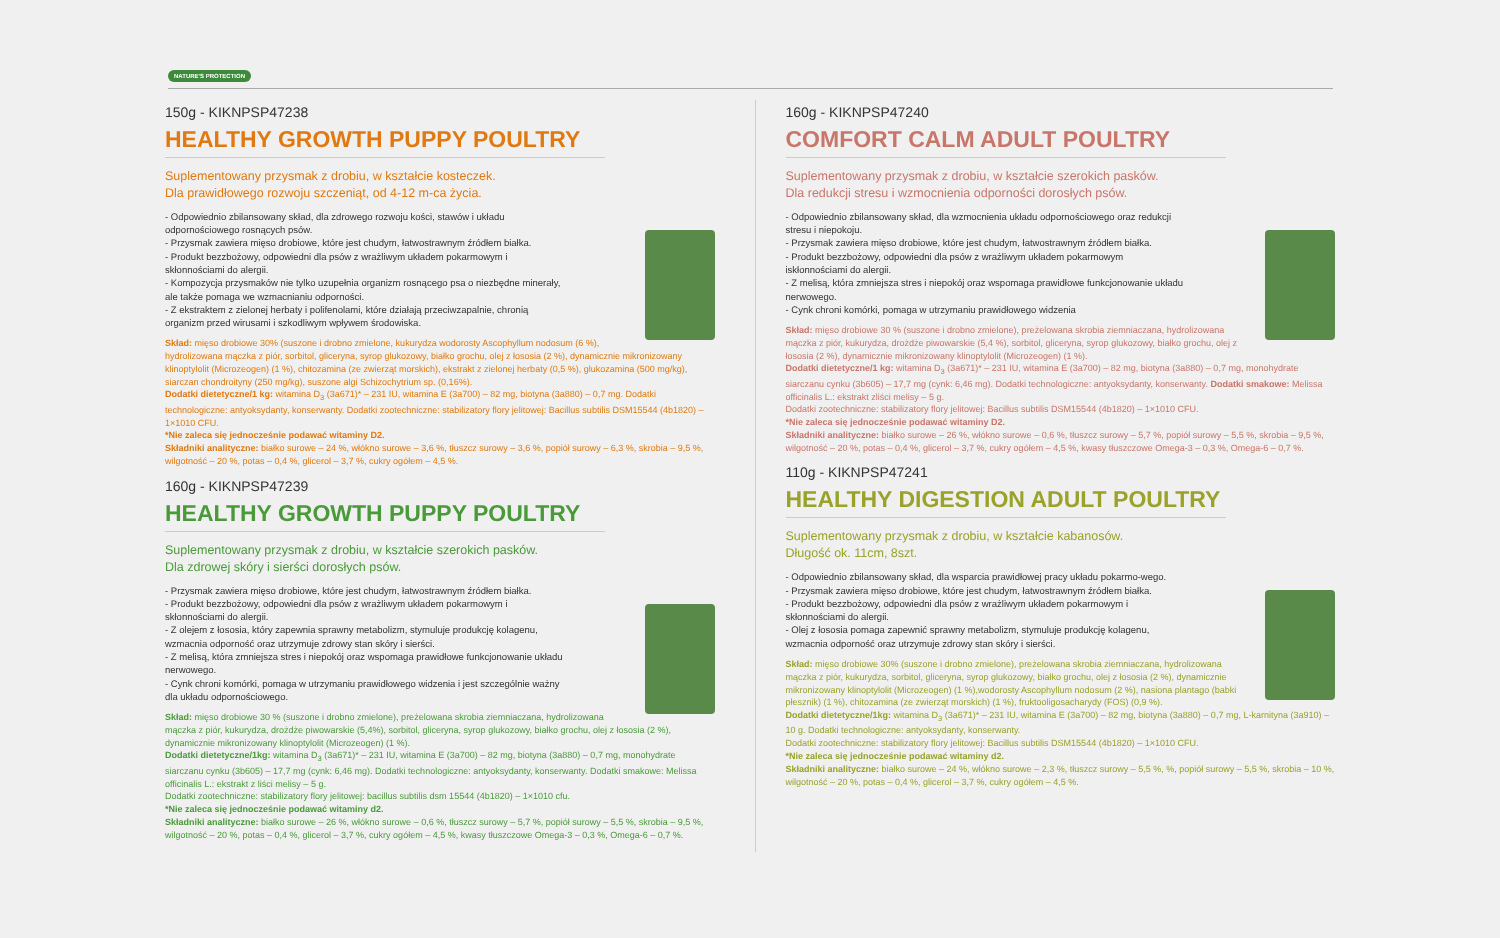NATURE'S PROTECTION
150g - KIKNPSP47238
HEALTHY GROWTH PUPPY POULTRY
Suplementowany przysmak z drobiu, w kształcie kosteczek.
Dla prawidłowego rozwoju szczeniąt, od 4-12 m-ca życia.
- Odpowiednio zbilansowany skład, dla zdrowego rozwoju kości, stawów i układu odpornościowego rosnących psów.
- Przysmak zawiera mięso drobiowe, które jest chudym, łatwostrawnym źródłem białka.
- Produkt bezzbożowy, odpowiedni dla psów z wrażliwym układem pokarmowym i skłonnościami do alergii.
- Kompozycja przysmaków nie tylko uzupełnia organizm rosnącego psa o niezbędne minerały, ale także pomaga we wzmacnianiu odporności.
- Z ekstraktem z zielonej herbaty i polifenolami, które działają przeciwzapalnie, chronią organizm przed wirusami i szkodliwym wpływem środowiska.
Skład: mięso drobiowe 30% (suszone i drobno zmielone, kukurydza wodorosty Ascophyllum nodosum (6 %), hydrolizowana mączka z piór, sorbitol, gliceryna, syrop glukozowy, białko grochu, olej z łososia (2 %), dynamicznie mikronizowany klinoptylolit (Microzeogen) (1 %), chitozamina (ze zwierząt morskich), ekstrakt z zielonej herbaty (0,5 %), glukozamina (500 mg/kg), siarczan chondroityny (250 mg/kg), suszone algi Schizochytrium sp. (0,16%).
Dodatki dietetyczne/1 kg: witamina D<sub>3</sub> (3a671)* – 231 IU, witamina E (3a700) – 82 mg, biotyna (3a880) – 0,7 mg. Dodatki technologiczne: antyoksydanty, konserwanty. Dodatki zootechniczne: stabilizatory flory jelitowej: Bacillus subtilis DSM15544 (4b1820) – 1×1010 CFU.
*Nie zaleca się jednocześnie podawać witaminy D2.
Składniki analityczne: białko surowe – 24 %, włókno surowe – 3,6 %, tłuszcz surowy – 3,6 %, popiół surowy – 6,3 %, skrobia – 9,5 %, wilgotność – 20 %, potas – 0,4 %, glicerol – 3,7 %, cukry ogółem – 4,5 %.
160g - KIKNPSP47239
HEALTHY GROWTH PUPPY POULTRY
Suplementowany przysmak z drobiu, w kształcie szerokich pasków.
Dla zdrowej skóry i sierści dorosłych psów.
- Przysmak zawiera mięso drobiowe, które jest chudym, łatwostrawnym źródłem białka.
- Produkt bezzbożowy, odpowiedni dla psów z wrażliwym układem pokarmowym i skłonnościami do alergii.
- Z olejem z łososia, który zapewnia sprawny metabolizm, stymuluje produkcję kolagenu, wzmacnia odporność oraz utrzymuje zdrowy stan skóry i sierści.
- Z melisą, która zmniejsza stres i niepokój oraz wspomaga prawidłowe funkcjonowanie układu nerwowego.
- Cynk chroni komórki, pomaga w utrzymaniu prawidłowego widzenia i jest szczególnie ważny dla układu odpornościowego.
Skład: mięso drobiowe 30 % (suszone i drobno zmielone), preżelowana skrobia ziemniaczana, hydrolizowana mączka z piór, kukurydza, drożdże piwowarskie (5,4%), sorbitol, gliceryna, syrop glukozowy, białko grochu, olej z łososia (2 %), dynamicznie mikronizowany klinoptylolit (Microzeogen) (1 %).
Dodatki dietetyczne/1kg: witamina D<sub>3</sub> (3a671)* – 231 IU, witamina E (3a700) – 82 mg, biotyna (3a880) – 0,7 mg, monohydrate siarczanu cynku (3b605) – 17,7 mg (cynk: 6,46 mg). Dodatki technologiczne: antyoksydanty, konserwanty. Dodatki smakowe: Melissa officinalis L.: ekstrakt z liści melisy – 5 g.
Dodatki zootechniczne: stabilizatory flory jelitowej: bacillus subtilis dsm 15544 (4b1820) – 1×1010 cfu.
*Nie zaleca się jednocześnie podawać witaminy d2.
Składniki analityczne: białko surowe – 26 %, włókno surowe – 0,6 %, tłuszcz surowy – 5,7 %, popiół surowy – 5,5 %, skrobia – 9,5 %, wilgotność – 20 %, potas – 0,4 %, glicerol – 3,7 %, cukry ogółem – 4,5 %, kwasy tłuszczowe Omega-3 – 0,3 %, Omega-6 – 0,7 %.
160g - KIKNPSP47240
COMFORT CALM ADULT POULTRY
Suplementowany przysmak z drobiu, w kształcie szerokich pasków.
Dla redukcji stresu i wzmocnienia odporności dorosłych psów.
- Odpowiednio zbilansowany skład, dla wzmocnienia układu odpornościowego oraz redukcji stresu i niepokoju.
- Przysmak zawiera mięso drobiowe, które jest chudym, łatwostrawnym źródłem białka.
- Produkt bezzbożowy, odpowiedni dla psów z wrażliwym układem pokarmowym iskłonnościami do alergii.
- Z melisą, która zmniejsza stres i niepokój oraz wspomaga prawidłowe funkcjonowanie układu nerwowego.
- Cynk chroni komórki, pomaga w utrzymaniu prawidłowego widzenia
Skład: mięso drobiowe 30 % (suszone i drobno zmielone), preżelowana skrobia ziemniaczana, hydrolizowana mączka z piór, kukurydza, drożdże piwowarskie (5,4 %), sorbitol, gliceryna, syrop glukozowy, białko grochu, olej z łososia (2 %), dynamicznie mikronizowany klinoptylolit (Microzeogen) (1 %).
Dodatki dietetyczne/1 kg: witamina D<sub>3</sub> (3a671)* – 231 IU, witamina E (3a700) – 82 mg, biotyna (3a880) – 0,7 mg, monohydrate siarczanu cynku (3b605) – 17,7 mg (cynk: 6,46 mg). Dodatki technologiczne: antyoksydanty, konserwanty. Dodatki smakowe: Melissa officinalis L.: ekstrakt zliści melisy – 5 g.
Dodatki zootechniczne: stabilizatory flory jelitowej: Bacillus subtilis DSM15544 (4b1820) – 1×1010 CFU.
*Nie zaleca się jednocześnie podawać witaminy D2.
Składniki analityczne: białko surowe – 26 %, włókno surowe – 0,6 %, tłuszcz surowy – 5,7 %, popiół surowy – 5,5 %, skrobia – 9,5 %, wilgotność – 20 %, potas – 0,4 %, glicerol – 3,7 %, cukry ogółem – 4,5 %, kwasy tłuszczowe Omega-3 – 0,3 %, Omega-6 – 0,7 %.
110g - KIKNPSP47241
HEALTHY DIGESTION ADULT POULTRY
Suplementowany przysmak z drobiu, w kształcie kabanosów.
Długość ok. 11cm, 8szt.
- Odpowiednio zbilansowany skład, dla wsparcia prawidłowej pracy układu pokarmo-wego.
- Przysmak zawiera mięso drobiowe, które jest chudym, łatwostrawnym źródłem białka.
- Produkt bezzbożowy, odpowiedni dla psów z wrażliwym układem pokarmowym i skłonnościami do alergii.
- Olej z łososia pomaga zapewnić sprawny metabolizm, stymuluje produkcję kolagenu, wzmacnia odporność oraz utrzymuje zdrowy stan skóry i sierści.
Skład: mięso drobiowe 30% (suszone i drobno zmielone), preżelowana skrobia ziemniaczana, hydrolizowana mączka z piór, kukurydza, sorbitol, gliceryna, syrop glukozowy, białko grochu, olej z łososia (2 %), dynamicznie mikronizowany klinoptylolit (Microzeogen) (1 %),wodorosty Ascophyllum nodosum (2 %), nasiona plantago (babki płesznik) (1 %), chitozamina (ze zwierząt morskich) (1 %), fruktooligosacharydy (FOS) (0,9 %).
Dodatki dietetyczne/1kg: witamina D<sub>3</sub> (3a671)* – 231 IU, witamina E (3a700) – 82 mg, biotyna (3a880) – 0,7 mg, L-karnityna (3a910) – 10 g. Dodatki technologiczne: antyoksydanty, konserwanty.
Dodatki zootechniczne: stabilizatory flory jelitowej: Bacillus subtilis DSM15544 (4b1820) – 1×1010 CFU.
*Nie zaleca się jednocześnie podawać witaminy d2.
Składniki analityczne: białko surowe – 24 %, włókno surowe – 2,3 %, tłuszcz surowy – 5,5 %, %, popiół surowy – 5,5 %, skrobia – 10 %, wilgotność – 20 %, potas – 0,4 %, glicerol – 3,7 %, cukry ogółem – 4,5 %.